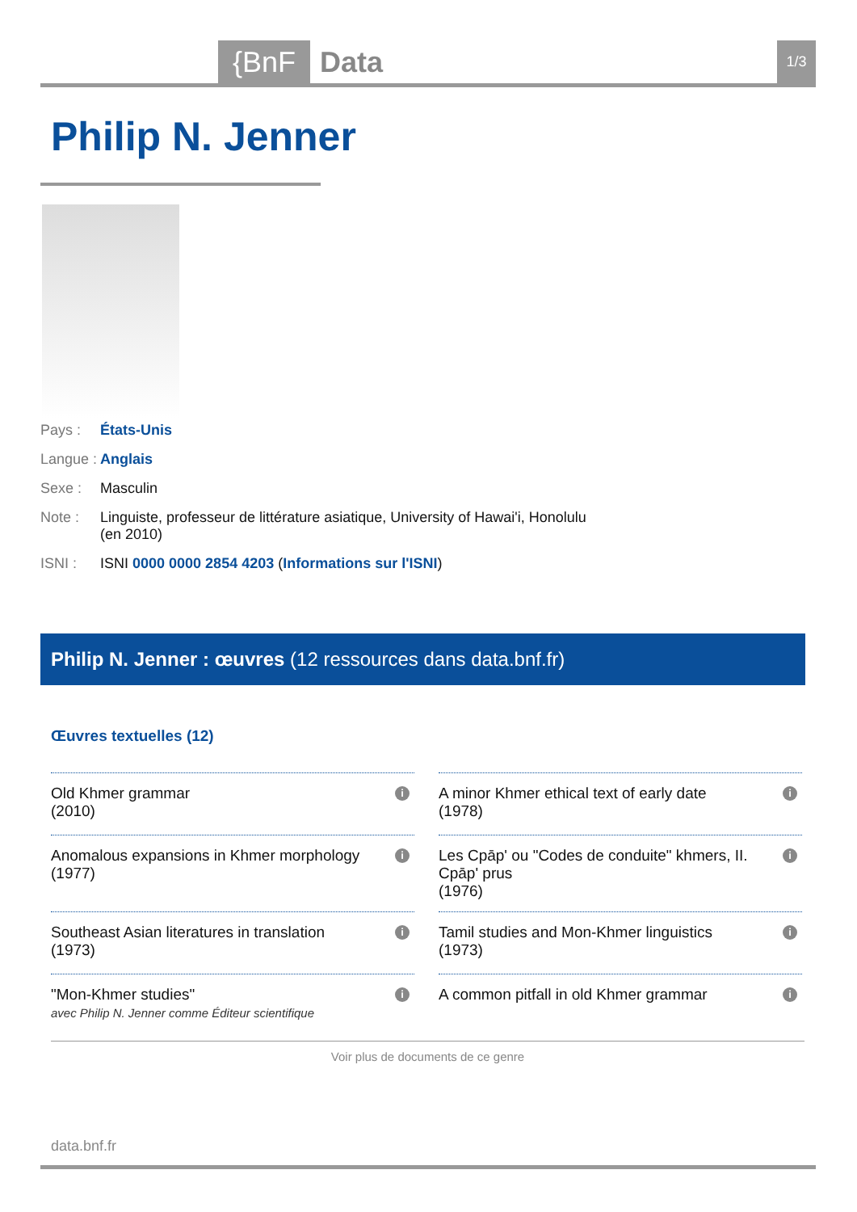{BnF Data 1/3
Philip N. Jenner
Pays : États-Unis
Langue : Anglais
Sexe : Masculin
Note : Linguiste, professeur de littérature asiatique, University of Hawai'i, Honolulu (en 2010)
ISNI : ISNI 0000 0000 2854 4203 (Informations sur l'ISNI)
Philip N. Jenner : œuvres (12 ressources dans data.bnf.fr)
Œuvres textuelles (12)
Old Khmer grammar
(2010)
i
A minor Khmer ethical text of early date
(1978)
i
Anomalous expansions in Khmer morphology
(1977)
i
Les Cpāp' ou "Codes de conduite" khmers, II. Cpāp' prus
(1976)
i
Southeast Asian literatures in translation
(1973)
i
Tamil studies and Mon-Khmer linguistics
(1973)
i
"Mon-Khmer studies"
avec Philip N. Jenner comme Éditeur scientifique
i
A common pitfall in old Khmer grammar i
Voir plus de documents de ce genre
data.bnf.fr